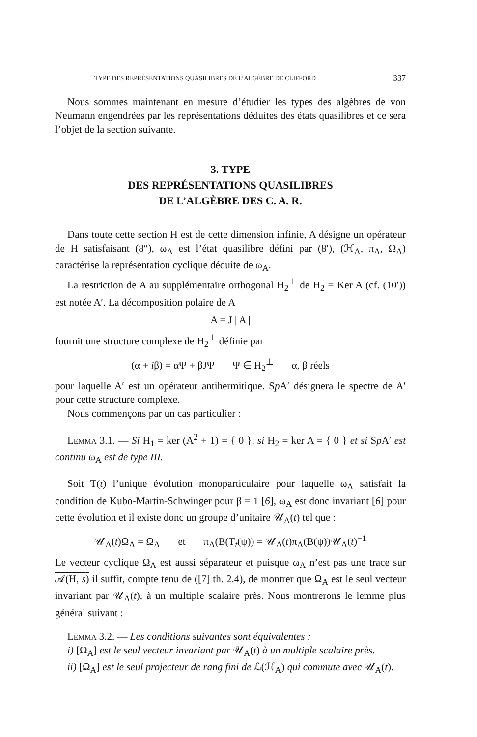TYPE DES REPRÉSENTATIONS QUASILIBRES DE L’ALGÈBRE DE CLIFFORD 337
Nous sommes maintenant en mesure d’étudier les types des algèbres de von Neumann engendrées par les représentations déduites des états quasilibres et ce sera l’objet de la section suivante.
3. TYPE
DES REPRÉSENTATIONS QUASILIBRES
DE L’ALGÈBRE DES C. A. R.
Dans toute cette section H est de cette dimension infinie, A désigne un opérateur de H satisfaisant (8″), ω<sub>A</sub> est l’état quasilibre défini par (8′), (ℋ<sub>A</sub>, π<sub>A</sub>, Ω<sub>A</sub>) caractérise la représentation cyclique déduite de ω<sub>A</sub>.
La restriction de A au supplémentaire orthogonal H<sub>2</sub><sup>⊥</sup> de H<sub>2</sub> = Ker A (cf. (10′)) est notée A′. La décomposition polaire de A
A = J | A |
fournit une structure complexe de H<sub>2</sub><sup>⊥</sup> définie par
(α + iβ) = αΨ + βJΨ Ψ ∈ H<sub>2</sub><sup>⊥</sup> α, β réels
pour laquelle A′ est un opérateur antihermitique. Sp A′ désignera le spectre de A′ pour cette structure complexe.
Nous commençons par un cas particulier :
Lemma 3.1. — Si H<sub>1</sub> = ker (A<sup>2</sup> + 1) = { 0 }, si H<sub>2</sub> = ker A = { 0 } et si Sp A′ est continu ω<sub>A</sub> est de type III.
Soit T(t) l’unique évolution monoparticulaire pour laquelle ω<sub>A</sub> satisfait la condition de Kubo-Martin-Schwinger pour β = 1 [6], ω<sub>A</sub> est donc invariant [6] pour cette évolution et il existe donc un groupe d’unitaire 𝒰<sub>A</sub>(t) tel que :
𝒰<sub>A</sub>(t)Ω<sub>A</sub> = Ω<sub>A</sub> et π<sub>A</sub>(B(T<sub>t</sub>(ψ)) = 𝒰<sub>A</sub>(t)π<sub>A</sub>(B(ψ))𝒰<sub>A</sub>(t)<sup>−1</sup>
Le vecteur cyclique Ω<sub>A</sub> est aussi séparateur et puisque ω<sub>A</sub> n’est pas une trace sur 𝒜(H, s) il suffit, compte tenu de ([7] th. 2.4), de montrer que Ω<sub>A</sub> est le seul vecteur invariant par 𝒰<sub>A</sub>(t), à un multiple scalaire près. Nous montrerons le lemme plus général suivant :
Lemma 3.2. — Les conditions suivantes sont équivalentes :
i) [Ω<sub>A</sub>] est le seul vecteur invariant par 𝒰<sub>A</sub>(t) à un multiple scalaire près.
ii) [Ω<sub>A</sub>] est le seul projecteur de rang fini de ℒ(ℋ<sub>A</sub>) qui commute avec 𝒰<sub>A</sub>(t).